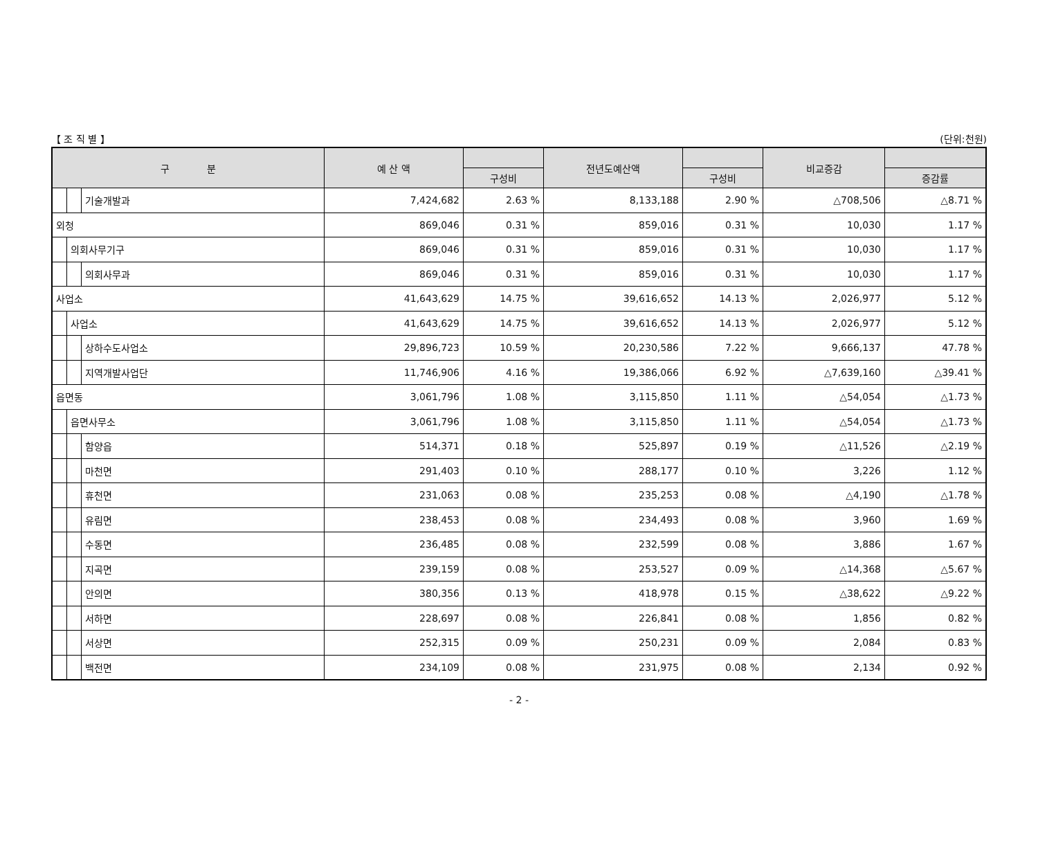【 조 직 별 】 (단위:천원)
| 구 분 | | | 예 산 액 | | 전년도예산액 | | 비교증감 | |
| --- | --- | --- | --- | --- | --- | --- | --- | --- |
| | | | | 구성비 | | 구성비 | | 증감률 |
| | | 기술개발과 | 7,424,682 | 2.63 % | 8,133,188 | 2.90 % | △708,506 | △8.71 % |
| 외청 | | | 869,046 | 0.31 % | 859,016 | 0.31 % | 10,030 | 1.17 % |
| | 의회사무기구 | | 869,046 | 0.31 % | 859,016 | 0.31 % | 10,030 | 1.17 % |
| | | 의회사무과 | 869,046 | 0.31 % | 859,016 | 0.31 % | 10,030 | 1.17 % |
| 사업소 | | | 41,643,629 | 14.75 % | 39,616,652 | 14.13 % | 2,026,977 | 5.12 % |
| | 사업소 | | 41,643,629 | 14.75 % | 39,616,652 | 14.13 % | 2,026,977 | 5.12 % |
| | | 상하수도사업소 | 29,896,723 | 10.59 % | 20,230,586 | 7.22 % | 9,666,137 | 47.78 % |
| | | 지역개발사업단 | 11,746,906 | 4.16 % | 19,386,066 | 6.92 % | △7,639,160 | △39.41 % |
| 읍면동 | | | 3,061,796 | 1.08 % | 3,115,850 | 1.11 % | △54,054 | △1.73 % |
| | 읍면사무소 | | 3,061,796 | 1.08 % | 3,115,850 | 1.11 % | △54,054 | △1.73 % |
| | | 함양읍 | 514,371 | 0.18 % | 525,897 | 0.19 % | △11,526 | △2.19 % |
| | | 마천면 | 291,403 | 0.10 % | 288,177 | 0.10 % | 3,226 | 1.12 % |
| | | 휴천면 | 231,063 | 0.08 % | 235,253 | 0.08 % | △4,190 | △1.78 % |
| | | 유림면 | 238,453 | 0.08 % | 234,493 | 0.08 % | 3,960 | 1.69 % |
| | | 수동면 | 236,485 | 0.08 % | 232,599 | 0.08 % | 3,886 | 1.67 % |
| | | 지곡면 | 239,159 | 0.08 % | 253,527 | 0.09 % | △14,368 | △5.67 % |
| | | 안의면 | 380,356 | 0.13 % | 418,978 | 0.15 % | △38,622 | △9.22 % |
| | | 서하면 | 228,697 | 0.08 % | 226,841 | 0.08 % | 1,856 | 0.82 % |
| | | 서상면 | 252,315 | 0.09 % | 250,231 | 0.09 % | 2,084 | 0.83 % |
| | | 백전면 | 234,109 | 0.08 % | 231,975 | 0.08 % | 2,134 | 0.92 % |
- 2 -